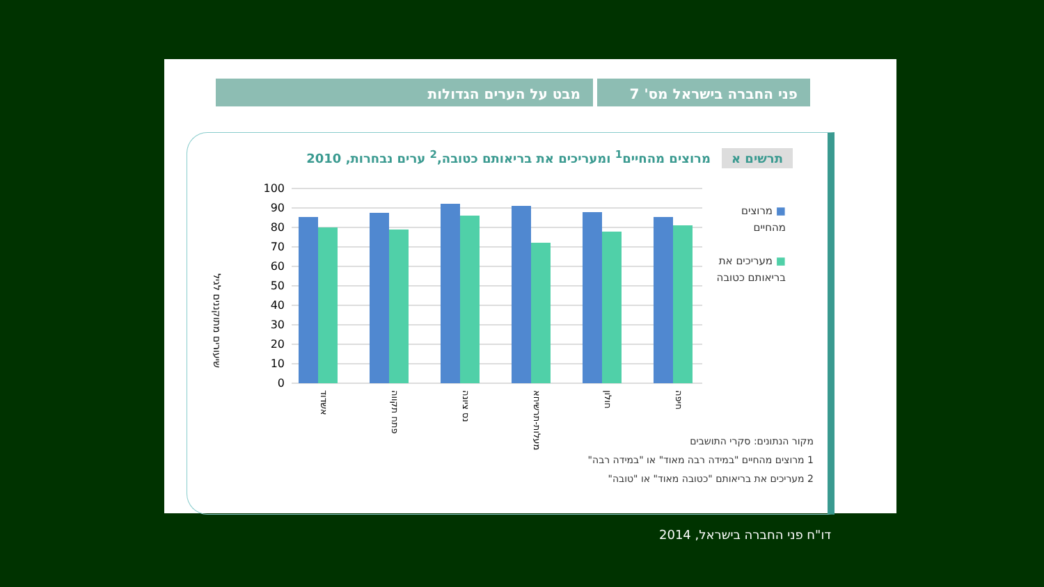פני החברה בישראל מס' 7 מבט על הערים הגדולות
תרשים א מרוצים מהחיים<sup>1</sup> ומעריכים את בריאותם כטובה,<sup>2</sup> ערים נבחרות, 2010
שיעורים מתוקננים לגיל
100
90
80
70
60
50
40
30
20
10
0
אשדוד
פתח תקווה
נס ציונה
מעלות-תרשיחא
חולון
חיפה
■ מרוצים
מהחיים
■ מעריכים את
בריאותם כטובה
מקור הנתונים: סקרי התושבים
1 מרוצים מהחיים "במידה רבה מאוד" או "במידה רבה"
2 מעריכים את בריאותם "כטובה מאוד" או "טובה"
דו"ח פני החברה בישראל, 2014